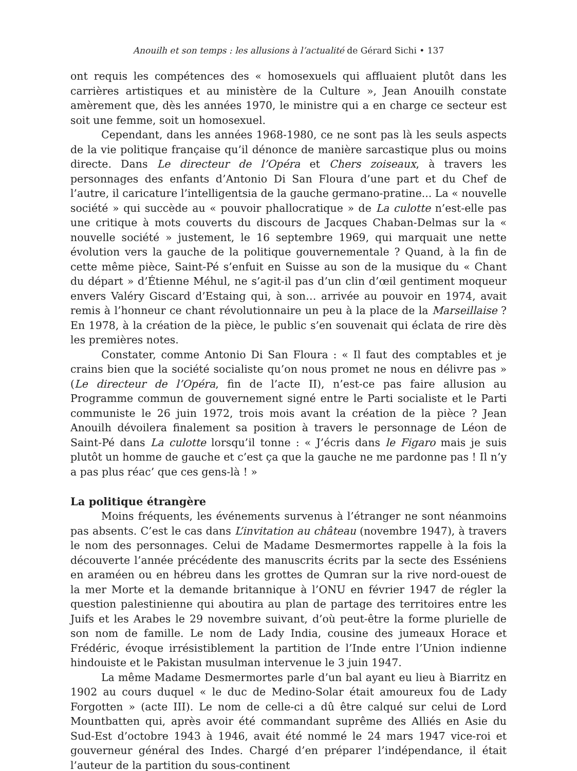Anouilh et son temps : les allusions à l’actualité de Gérard Sichi • 137
ont requis les compétences des « homosexuels qui affluaient plutôt dans les carrières artistiques et au ministère de la Culture », Jean Anouilh constate amèrement que, dès les années 1970, le ministre qui a en charge ce secteur est soit une femme, soit un homosexuel.
Cependant, dans les années 1968-1980, ce ne sont pas là les seuls aspects de la vie politique française qu’il dénonce de manière sarcastique plus ou moins directe. Dans Le directeur de l’Opéra et Chers zoiseaux, à travers les personnages des enfants d’Antonio Di San Floura d’une part et du Chef de l’autre, il caricature l’intelligentsia de la gauche germano-pratine... La « nouvelle société » qui succède au « pouvoir phallocratique » de La culotte n’est-elle pas une critique à mots couverts du discours de Jacques Chaban-Delmas sur la « nouvelle société » justement, le 16 septembre 1969, qui marquait une nette évolution vers la gauche de la politique gouvernementale ? Quand, à la fin de cette même pièce, Saint-Pé s’enfuit en Suisse au son de la musique du « Chant du départ » d’Étienne Méhul, ne s’agit-il pas d’un clin d’œil gentiment moqueur envers Valéry Giscard d’Estaing qui, à son… arrivée au pouvoir en 1974, avait remis à l’honneur ce chant révolutionnaire un peu à la place de la Marseillaise ? En 1978, à la création de la pièce, le public s’en souvenait qui éclata de rire dès les premières notes.
Constater, comme Antonio Di San Floura : « Il faut des comptables et je crains bien que la société socialiste qu’on nous promet ne nous en délivre pas » (Le directeur de l’Opéra, fin de l’acte II), n’est-ce pas faire allusion au Programme commun de gouvernement signé entre le Parti socialiste et le Parti communiste le 26 juin 1972, trois mois avant la création de la pièce ? Jean Anouilh dévoilera finalement sa position à travers le personnage de Léon de Saint-Pé dans La culotte lorsqu’il tonne : « J’écris dans le Figaro mais je suis plutôt un homme de gauche et c’est ça que la gauche ne me pardonne pas ! Il n’y a pas plus réac’ que ces gens-là ! »
La politique étrangère
Moins fréquents, les événements survenus à l’étranger ne sont néanmoins pas absents. C’est le cas dans L’invitation au château (novembre 1947), à travers le nom des personnages. Celui de Madame Desmermortes rappelle à la fois la découverte l’année précédente des manuscrits écrits par la secte des Esséniens en araméen ou en hébreu dans les grottes de Qumran sur la rive nord-ouest de la mer Morte et la demande britannique à l’ONU en février 1947 de régler la question palestinienne qui aboutira au plan de partage des territoires entre les Juifs et les Arabes le 29 novembre suivant, d’où peut-être la forme plurielle de son nom de famille. Le nom de Lady India, cousine des jumeaux Horace et Frédéric, évoque irrésistiblement la partition de l’Inde entre l’Union indienne hindouiste et le Pakistan musulman intervenue le 3 juin 1947.
La même Madame Desmermortes parle d’un bal ayant eu lieu à Biarritz en 1902 au cours duquel « le duc de Medino-Solar était amoureux fou de Lady Forgotten » (acte III). Le nom de celle-ci a dû être calqué sur celui de Lord Mountbatten qui, après avoir été commandant suprême des Alliés en Asie du Sud-Est d’octobre 1943 à 1946, avait été nommé le 24 mars 1947 vice-roi et gouverneur général des Indes. Chargé d’en préparer l’indépendance, il était l’auteur de la partition du sous-continent